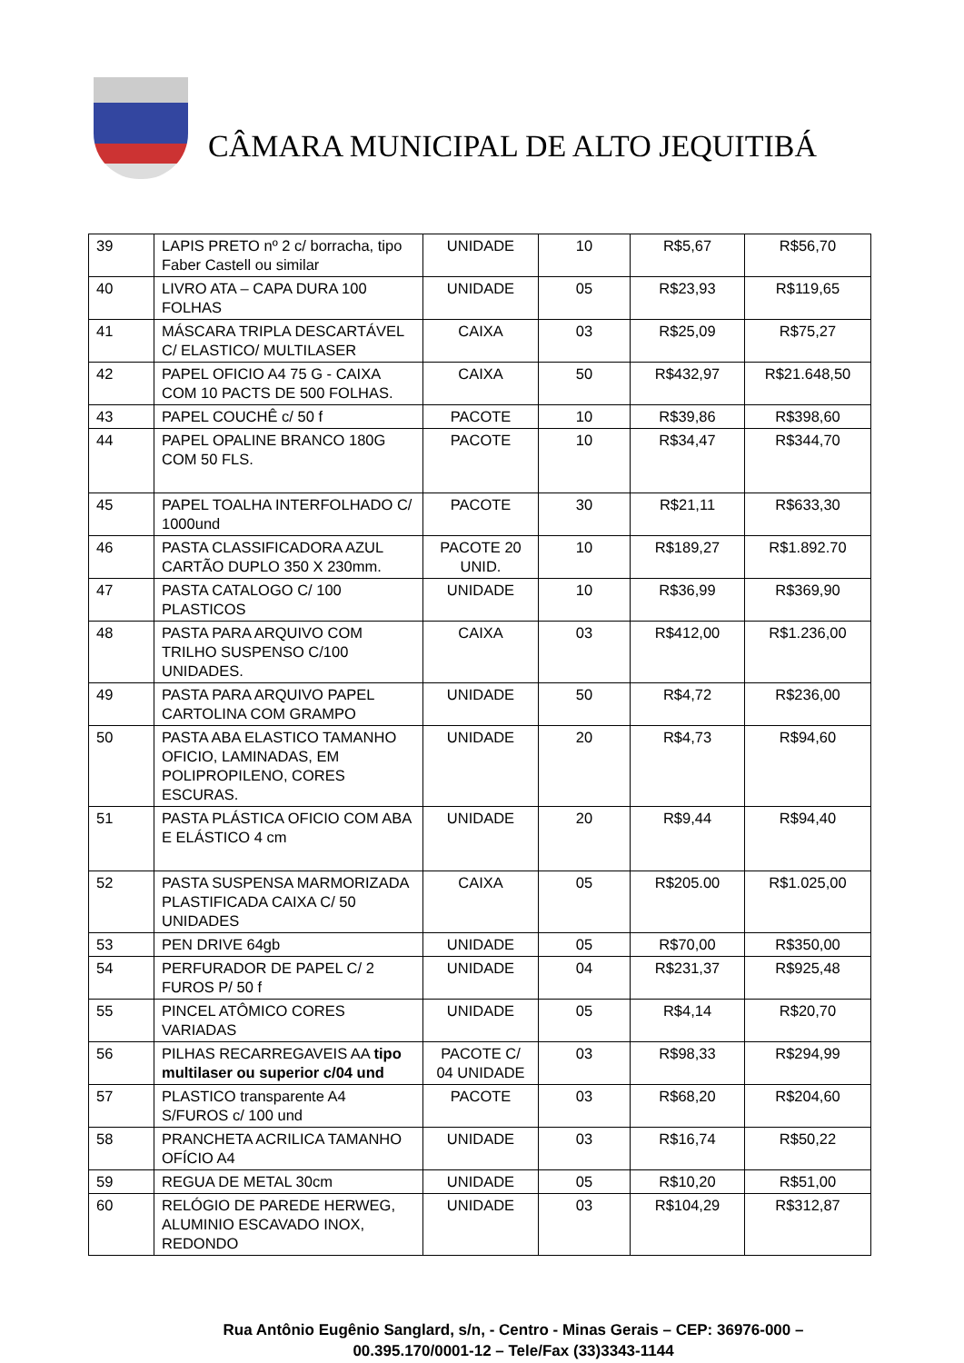CÂMARA MUNICIPAL DE ALTO JEQUITIBÁ
| 39 | LAPIS PRETO nº 2 c/ borracha, tipo Faber Castell ou similar | UNIDADE | 10 | R$5,67 | R$56,70 |
| 40 | LIVRO ATA – CAPA DURA 100 FOLHAS | UNIDADE | 05 | R$23,93 | R$119,65 |
| 41 | MÁSCARA TRIPLA DESCARTÁVEL C/ ELASTICO/ MULTILASER | CAIXA | 03 | R$25,09 | R$75,27 |
| 42 | PAPEL OFICIO A4 75 G - CAIXA COM 10 PACTS DE 500 FOLHAS. | CAIXA | 50 | R$432,97 | R$21.648,50 |
| 43 | PAPEL COUCHÊ c/ 50 f | PACOTE | 10 | R$39,86 | R$398,60 |
| 44 | PAPEL OPALINE BRANCO 180G COM 50 FLS. | PACOTE | 10 | R$34,47 | R$344,70 |
| 45 | PAPEL TOALHA INTERFOLHADO C/ 1000und | PACOTE | 30 | R$21,11 | R$633,30 |
| 46 | PASTA CLASSIFICADORA AZUL CARTÃO DUPLO 350 X 230mm. | PACOTE 20 UNID. | 10 | R$189,27 | R$1.892.70 |
| 47 | PASTA CATALOGO C/ 100 PLASTICOS | UNIDADE | 10 | R$36,99 | R$369,90 |
| 48 | PASTA PARA ARQUIVO COM TRILHO SUSPENSO C/100 UNIDADES. | CAIXA | 03 | R$412,00 | R$1.236,00 |
| 49 | PASTA PARA ARQUIVO PAPEL CARTOLINA COM GRAMPO | UNIDADE | 50 | R$4,72 | R$236,00 |
| 50 | PASTA ABA ELASTICO TAMANHO OFICIO, LAMINADAS, EM POLIPROPILENO, CORES ESCURAS. | UNIDADE | 20 | R$4,73 | R$94,60 |
| 51 | PASTA PLÁSTICA OFICIO COM ABA E ELÁSTICO 4 cm | UNIDADE | 20 | R$9,44 | R$94,40 |
| 52 | PASTA SUSPENSA MARMORIZADA PLASTIFICADA CAIXA C/ 50 UNIDADES | CAIXA | 05 | R$205.00 | R$1.025,00 |
| 53 | PEN DRIVE 64gb | UNIDADE | 05 | R$70,00 | R$350,00 |
| 54 | PERFURADOR DE PAPEL C/ 2 FUROS P/ 50 f | UNIDADE | 04 | R$231,37 | R$925,48 |
| 55 | PINCEL ATÔMICO CORES VARIADAS | UNIDADE | 05 | R$4,14 | R$20,70 |
| 56 | PILHAS RECARREGAVEIS AA tipo multilaser ou superior c/04 und | PACOTE C/ 04 UNIDADE | 03 | R$98,33 | R$294,99 |
| 57 | PLASTICO transparente A4 S/FUROS c/ 100 und | PACOTE | 03 | R$68,20 | R$204,60 |
| 58 | PRANCHETA ACRILICA TAMANHO OFÍCIO A4 | UNIDADE | 03 | R$16,74 | R$50,22 |
| 59 | REGUA DE METAL 30cm | UNIDADE | 05 | R$10,20 | R$51,00 |
| 60 | RELÓGIO DE PAREDE HERWEG, ALUMINIO ESCAVADO INOX, REDONDO | UNIDADE | 03 | R$104,29 | R$312,87 |
Rua Antônio Eugênio Sanglard, s/n, - Centro - Minas Gerais – CEP: 36976-000 –
00.395.170/0001-12 – Tele/Fax (33)3343-1144